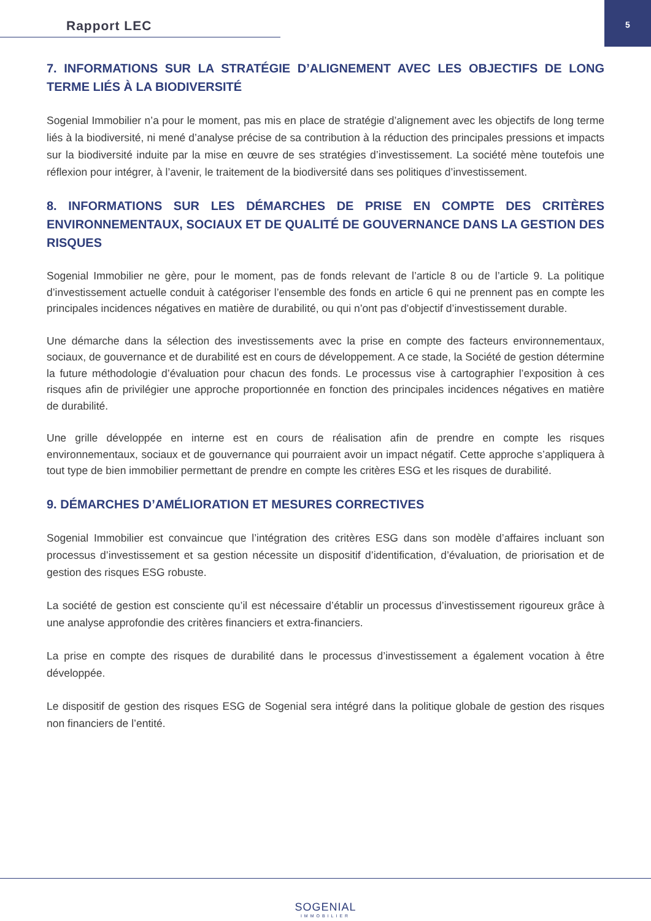Rapport LEC
5
7. INFORMATIONS SUR LA STRATÉGIE D’ALIGNEMENT AVEC LES OBJECTIFS DE LONG TERME LIÉS À LA BIODIVERSITÉ
Sogenial Immobilier n’a pour le moment, pas mis en place de stratégie d’alignement avec les objectifs de long terme liés à la biodiversité, ni mené d’analyse précise de sa contribution à la réduction des principales pressions et impacts sur la biodiversité induite par la mise en œuvre de ses stratégies d’investissement. La société mène toutefois une réflexion pour intégrer, à l’avenir, le traitement de la biodiversité dans ses politiques d’investissement.
8. INFORMATIONS SUR LES DÉMARCHES DE PRISE EN COMPTE DES CRITÈRES ENVIRONNEMENTAUX, SOCIAUX ET DE QUALITÉ DE GOUVERNANCE DANS LA GESTION DES RISQUES
Sogenial Immobilier ne gère, pour le moment, pas de fonds relevant de l’article 8 ou de l’article 9. La politique d’investissement actuelle conduit à catégoriser l’ensemble des fonds en article 6 qui ne prennent pas en compte les principales incidences négatives en matière de durabilité, ou qui n’ont pas d’objectif d’investissement durable.
Une démarche dans la sélection des investissements avec la prise en compte des facteurs environnementaux, sociaux, de gouvernance et de durabilité est en cours de développement. A ce stade, la Société de gestion détermine la future méthodologie d’évaluation pour chacun des fonds. Le processus vise à cartographier l’exposition à ces risques afin de privilégier une approche proportionnée en fonction des principales incidences négatives en matière de durabilité.
Une grille développée en interne est en cours de réalisation afin de prendre en compte les risques environnementaux, sociaux et de gouvernance qui pourraient avoir un impact négatif. Cette approche s’appliquera à tout type de bien immobilier permettant de prendre en compte les critères ESG et les risques de durabilité.
9. DÉMARCHES D’AMÉLIORATION ET MESURES CORRECTIVES
Sogenial Immobilier est convaincue que l’intégration des critères ESG dans son modèle d’affaires incluant son processus d’investissement et sa gestion nécessite un dispositif d’identification, d’évaluation, de priorisation et de gestion des risques ESG robuste.
La société de gestion est consciente qu’il est nécessaire d’établir un processus d’investissement rigoureux grâce à une analyse approfondie des critères financiers et extra-financiers.
La prise en compte des risques de durabilité dans le processus d’investissement a également vocation à être développée.
Le dispositif de gestion des risques ESG de Sogenial sera intégré dans la politique globale de gestion des risques non financiers de l’entité.
SOGENIAL
IMMOBILIER